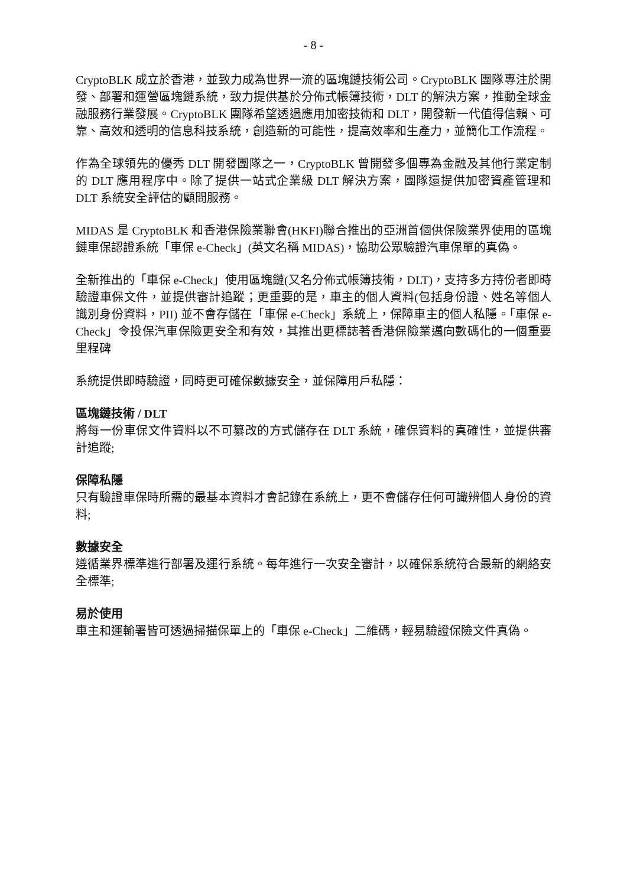- 8 -
CryptoBLK 成立於香港，並致力成為世界一流的區塊鏈技術公司。CryptoBLK 團隊專注於開發、部署和運營區塊鏈系統，致力提供基於分佈式帳簿技術，DLT 的解決方案，推動全球金融服務行業發展。CryptoBLK 團隊希望透過應用加密技術和 DLT，開發新一代值得信賴、可靠、高效和透明的信息科技系統，創造新的可能性，提高效率和生產力，並簡化工作流程。
作為全球領先的優秀 DLT 開發團隊之一，CryptoBLK 曾開發多個專為金融及其他行業定制的 DLT 應用程序中。除了提供一站式企業級 DLT 解決方案，團隊還提供加密資產管理和 DLT 系統安全評估的顧問服務。
MIDAS 是 CryptoBLK 和香港保險業聯會(HKFI)聯合推出的亞洲首個供保險業界使用的區塊鏈車保認證系統「車保 e-Check」(英文名稱 MIDAS)，協助公眾驗證汽車保單的真偽。
全新推出的「車保 e-Check」使用區塊鏈(又名分佈式帳簿技術，DLT)，支持多方持份者即時驗證車保文件，並提供審計追蹤；更重要的是，車主的個人資料(包括身份證、姓名等個人識別身份資料，PII) 並不會存儲在「車保 e-Check」系統上，保障車主的個人私隱。「車保 e-Check」令投保汽車保險更安全和有效，其推出更標誌著香港保險業邁向數碼化的一個重要里程碑
系統提供即時驗證，同時更可確保數據安全，並保障用戶私隱：
區塊鏈技術 / DLT
將每一份車保文件資料以不可纂改的方式儲存在 DLT 系統，確保資料的真確性，並提供審計追蹤;
保障私隱
只有驗證車保時所需的最基本資料才會記錄在系統上，更不會儲存任何可識辨個人身份的資料;
數據安全
遵循業界標準進行部署及運行系統。每年進行一次安全審計，以確保系統符合最新的網絡安全標準;
易於使用
車主和運輸署皆可透過掃描保單上的「車保 e-Check」二維碼，輕易驗證保險文件真偽。